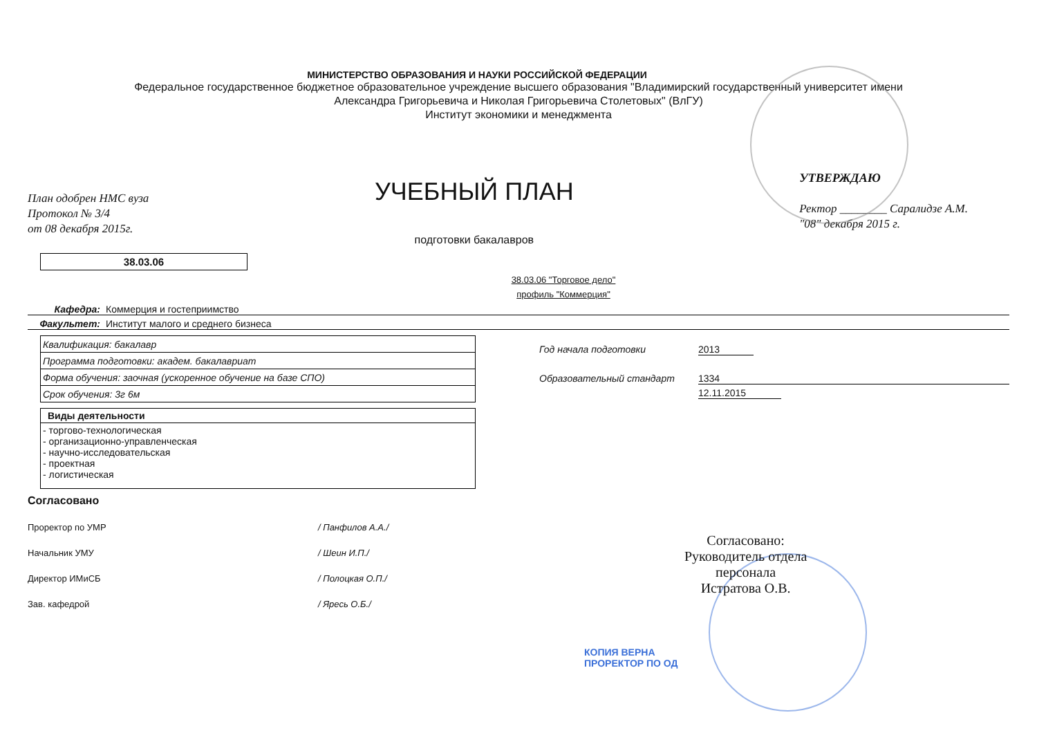МИНИСТЕРСТВО ОБРАЗОВАНИЯ И НАУКИ РОССИЙСКОЙ ФЕДЕРАЦИИ
Федеральное государственное бюджетное образовательное учреждение высшего образования "Владимирский государственный университет имени
Александра Григорьевича и Николая Григорьевича Столетовых" (ВлГУ)
Институт экономики и менеджмента
План одобрен НМС вуза
Протокол № 3/4
от 08 декабря 2015г.
УЧЕБНЫЙ ПЛАН
подготовки бакалавров
УТВЕРЖДАЮ
Ректор ________ Саралидзе А.М.
"08" декабря 2015 г.
38.03.06
38.03.06 "Торговое дело"
профиль "Коммерция"
Кафедра: Коммерция и гостеприимство
Факультет: Институт малого и среднего бизнеса
| Квалификация: бакалавр |
| Программа подготовки: академ. бакалавриат |
| Форма обучения: заочная (ускоренное обучение на базе СПО) |
| Срок обучения: 3г 6м |
| Виды деятельности |
| --- |
| - торгово-технологическая - организационно-управленческая - научно-исследовательская - проектная - логистическая |
Год начала подготовки 2013
Образовательный стандарт 1334
12.11.2015
Согласовано
Проректор по УМР / Панфилов А.А./
Начальник УМУ / Шеин И.П./
Директор ИМиСБ / Полоцкая О.П./
Зав. кафедрой / Яресь О.Б./
Согласовано:
Руководитель отдела
персонала
Истратова О.В.
КОПИЯ ВЕРНА
ПРОРЕКТОР ПО ОД